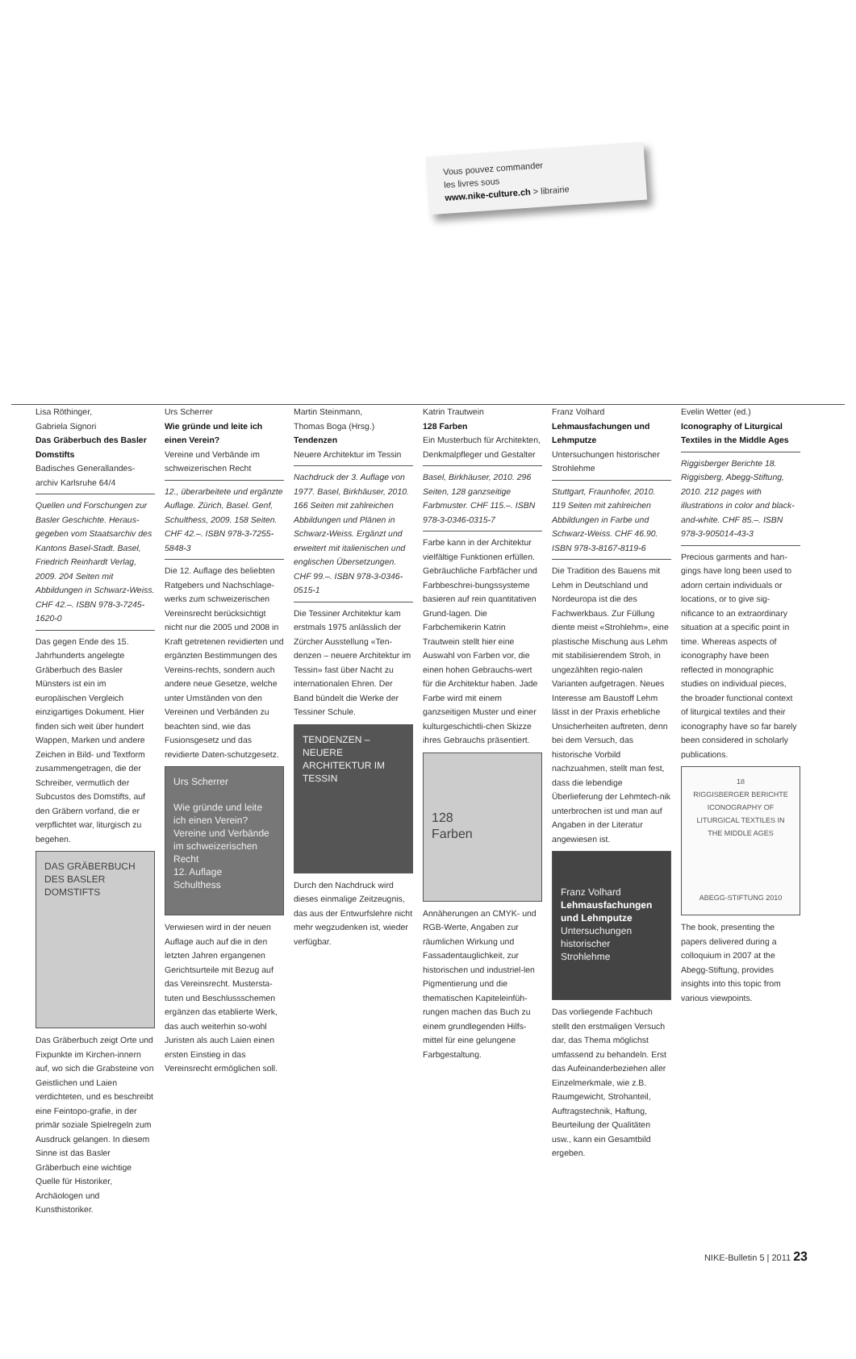Vous pouvez commander
les livres sous
www.nike-culture.ch > librairie
Lisa Röthinger,
Gabriela Signori
Das Gräberbuch des Basler Domstifts
Badisches Generallandes-archiv Karlsruhe 64/4
Quellen und Forschungen zur Basler Geschichte. Heraus-gegeben vom Staatsarchiv des Kantons Basel-Stadt. Basel, Friedrich Reinhardt Verlag, 2009. 204 Seiten mit Abbildungen in Schwarz-Weiss. CHF 42.–. ISBN 978-3-7245-1620-0
Das gegen Ende des 15. Jahrhunderts angelegte Gräberbuch des Basler Münsters ist ein im europäischen Vergleich einzigartiges Dokument. Hier finden sich weit über hundert Wappen, Marken und andere Zeichen in Bild- und Textform zusammengetragen, die der Schreiber, vermutlich der Subcustos des Domstifts, auf den Gräbern vorfand, die er verpflichtet war, liturgisch zu begehen.
DAS GRÄBERBUCH DES BASLER DOMSTIFTS
Das Gräberbuch zeigt Orte und Fixpunkte im Kirchen-innern auf, wo sich die Grabsteine von Geistlichen und Laien verdichteten, und es beschreibt eine Feintopo-grafie, in der primär soziale Spielregeln zum Ausdruck gelangen. In diesem Sinne ist das Basler Gräberbuch eine wichtige Quelle für Historiker, Archäologen und Kunsthistoriker.
Urs Scherrer
Wie gründe und leite ich einen Verein?
Vereine und Verbände im schweizerischen Recht
12., überarbeitete und ergänzte Auflage. Zürich, Basel. Genf, Schulthess, 2009. 158 Seiten. CHF 42.–. ISBN 978-3-7255-5848-3
Die 12. Auflage des beliebten Ratgebers und Nachschlage-werks zum schweizerischen Vereinsrecht berücksichtigt nicht nur die 2005 und 2008 in Kraft getretenen revidierten und ergänzten Bestimmungen des Vereins-rechts, sondern auch andere neue Gesetze, welche unter Umständen von den Vereinen und Verbänden zu beachten sind, wie das Fusionsgesetz und das revidierte Daten-schutzgesetz.
Urs Scherrer
Wie gründe und leite ich einen Verein?
Vereine und Verbände im schweizerischen Recht
12. Auflage
Schulthess
Verwiesen wird in der neuen Auflage auch auf die in den letzten Jahren ergangenen Gerichtsurteile mit Bezug auf das Vereinsrecht. Mustersta-tuten und Beschlussschemen ergänzen das etablierte Werk, das auch weiterhin so-wohl Juristen als auch Laien einen ersten Einstieg in das Vereinsrecht ermöglichen soll.
Martin Steinmann,
Thomas Boga (Hrsg.)
Tendenzen
Neuere Architektur im Tessin
Nachdruck der 3. Auflage von 1977. Basel, Birkhäuser, 2010. 166 Seiten mit zahlreichen Abbildungen und Plänen in Schwarz-Weiss. Ergänzt und erweitert mit italienischen und englischen Übersetzungen. CHF 99.–. ISBN 978-3-0346-0515-1
Die Tessiner Architektur kam erstmals 1975 anlässlich der Zürcher Ausstellung «Ten-denzen – neuere Architektur im Tessin» fast über Nacht zu internationalen Ehren. Der Band bündelt die Werke der Tessiner Schule.
TENDENZEN – NEUERE ARCHITEKTUR IM TESSIN
Durch den Nachdruck wird dieses einmalige Zeitzeugnis, das aus der Entwurfslehre nicht mehr wegzudenken ist, wieder verfügbar.
Katrin Trautwein
128 Farben
Ein Musterbuch für Architekten, Denkmalpfleger und Gestalter
Basel, Birkhäuser, 2010. 296 Seiten, 128 ganzseitige Farbmuster. CHF 115.–. ISBN 978-3-0346-0315-7
Farbe kann in der Architektur vielfältige Funktionen erfüllen. Gebräuchliche Farbfächer und Farbbeschrei-bungssysteme basieren auf rein quantitativen Grund-lagen. Die Farbchemikerin Katrin Trautwein stellt hier eine Auswahl von Farben vor, die einen hohen Gebrauchs-wert für die Architektur haben. Jade Farbe wird mit einem ganzseitigen Muster und einer kulturgeschichtli-chen Skizze ihres Gebrauchs präsentiert.
128
Farben
Annäherungen an CMYK- und RGB-Werte, Angaben zur räumlichen Wirkung und Fassadentauglichkeit, zur historischen und industriel-len Pigmentierung und die thematischen Kapiteleinfüh-rungen machen das Buch zu einem grundlegenden Hilfs-mittel für eine gelungene Farbgestaltung.
Franz Volhard
Lehmausfachungen und Lehmputze
Untersuchungen historischer Strohlehme
Stuttgart, Fraunhofer, 2010. 119 Seiten mit zahlreichen Abbildungen in Farbe und Schwarz-Weiss. CHF 46.90. ISBN 978-3-8167-8119-6
Die Tradition des Bauens mit Lehm in Deutschland und Nordeuropa ist die des Fachwerkbaus. Zur Füllung diente meist «Strohlehm», eine plastische Mischung aus Lehm mit stabilisierendem Stroh, in ungezählten regio-nalen Varianten aufgetragen. Neues Interesse am Baustoff Lehm lässt in der Praxis erhebliche Unsicherheiten auftreten, denn bei dem Versuch, das historische Vorbild nachzuahmen, stellt man fest, dass die lebendige Überlieferung der Lehmtech-nik unterbrochen ist und man auf Angaben in der Literatur angewiesen ist.
Franz Volhard
Lehmausfachungen und Lehmputze
Untersuchungen historischer Strohlehme
Das vorliegende Fachbuch stellt den erstmaligen Versuch dar, das Thema möglichst umfassend zu behandeln. Erst das Aufeinanderbeziehen aller Einzelmerkmale, wie z.B. Raumgewicht, Strohanteil, Auftragstechnik, Haftung, Beurteilung der Qualitäten usw., kann ein Gesamtbild ergeben.
Evelin Wetter (ed.)
Iconography of Liturgical Textiles in the Middle Ages
Riggisberger Berichte 18. Riggisberg, Abegg-Stiftung, 2010. 212 pages with illustrations in color and black-and-white. CHF 85.–. ISBN 978-3-905014-43-3
Precious garments and han-gings have long been used to adorn certain individuals or locations, or to give sig-nificance to an extraordinary situation at a specific point in time. Whereas aspects of iconography have been reflected in monographic studies on individual pieces, the broader functional context of liturgical textiles and their iconography have so far barely been considered in scholarly publications.
18
RIGGISBERGER BERICHTE
ICONOGRAPHY OF LITURGICAL TEXTILES IN THE MIDDLE AGES
ABEGG-STIFTUNG 2010
The book, presenting the papers delivered during a colloquium in 2007 at the Abegg-Stiftung, provides insights into this topic from various viewpoints.
NIKE-Bulletin 5 | 2011 23